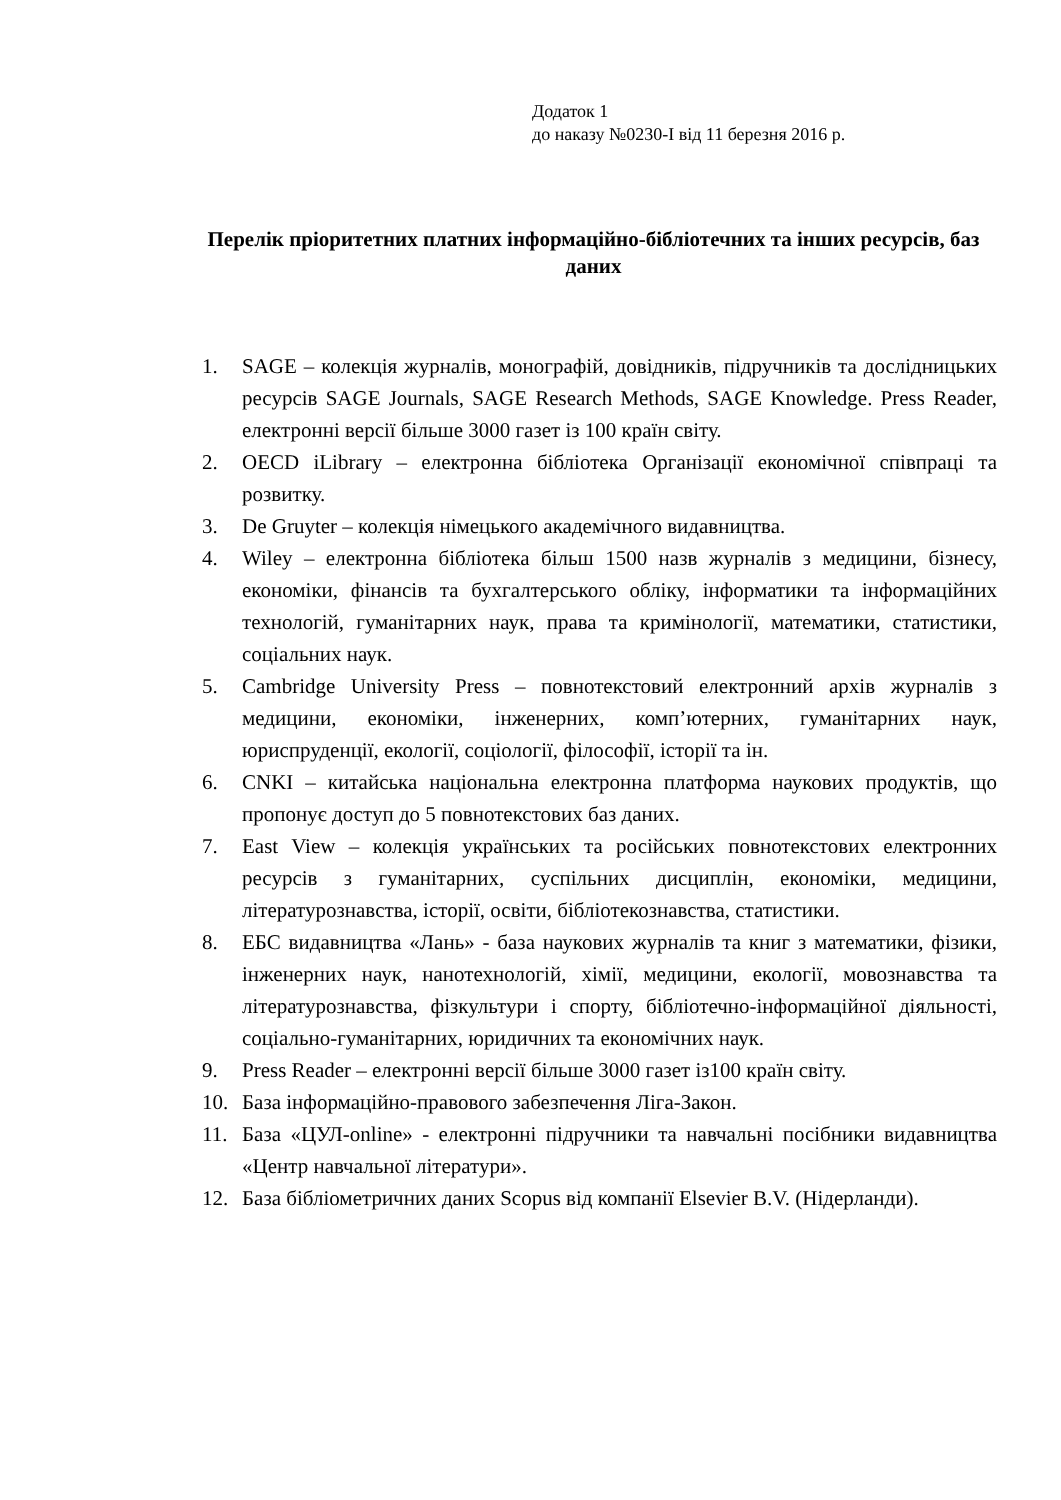Додаток 1
до наказу №0230-І від 11 березня 2016 р.
Перелік пріоритетних платних інформаційно-бібліотечних та інших ресурсів, баз даних
1. SAGE – колекція журналів, монографій, довідників, підручників та дослідницьких ресурсів SAGE Journals, SAGE Research Methods, SAGE Knowledge. Press Reader, електронні версії більше 3000 газет із 100 країн світу.
2. OECD iLibrary – електронна бібліотека Організації економічної співпраці та розвитку.
3. De Gruyter – колекція німецького академічного видавництва.
4. Wiley – електронна бібліотека більш 1500 назв журналів з медицини, бізнесу, економіки, фінансів та бухгалтерського обліку, інформатики та інформаційних технологій, гуманітарних наук, права та кримінології, математики, статистики, соціальних наук.
5. Cambridge University Press – повнотекстовий електронний архів журналів з медицини, економіки, інженерних, комп’ютерних, гуманітарних наук, юриспруденції, екології, соціології, філософії, історії та ін.
6. CNKI – китайська національна електронна платформа наукових продуктів, що пропонує доступ до 5 повнотекстових баз даних.
7. East View – колекція українських та російських повнотекстових електронних ресурсів з гуманітарних, суспільних дисциплін, економіки, медицини, літературознавства, історії, освіти, бібліотекознавства, статистики.
8. ЕБС видавництва «Лань» - база наукових журналів та книг з математики, фізики, інженерних наук, нанотехнологій, хімії, медицини, екології, мовознавства та літературознавства, фізкультури і спорту, бібліотечно-інформаційної діяльності, соціально-гуманітарних, юридичних та економічних наук.
9. Press Reader – електронні версії більше 3000 газет із100 країн світу.
10. База інформаційно-правового забезпечення Ліга-Закон.
11. База «ЦУЛ-online» - електронні підручники та навчальні посібники видавництва «Центр навчальної літератури».
12. База бібліометричних даних Scopus від компанії Elsevier B.V. (Нідерланди).